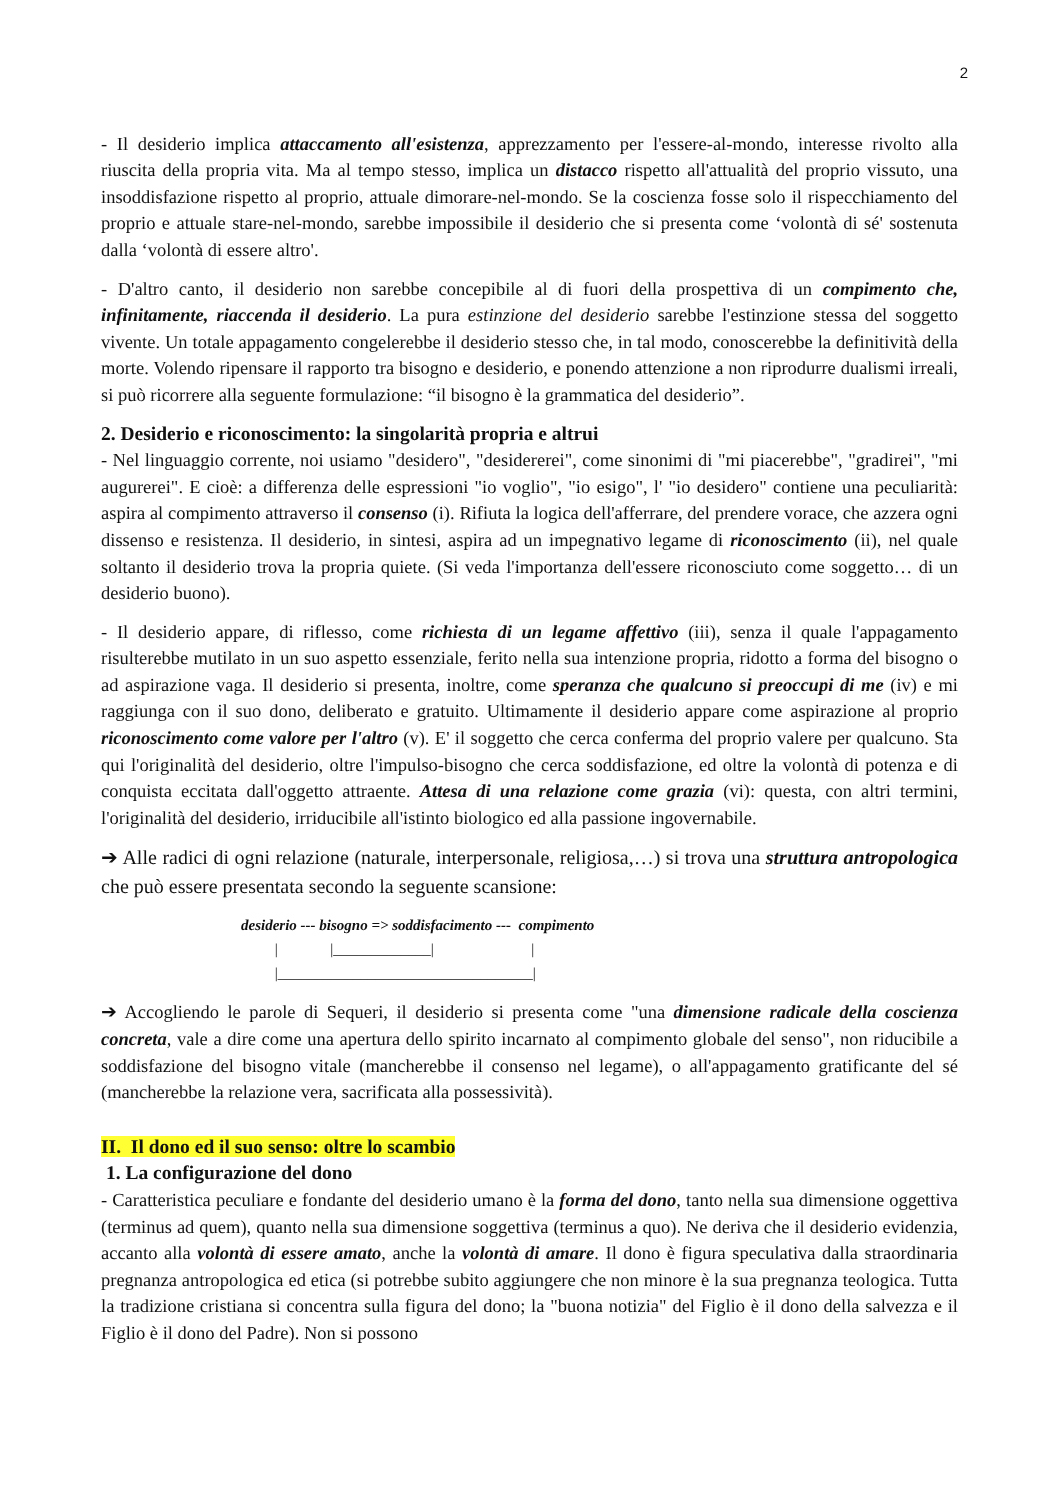2
- Il desiderio implica attaccamento all'esistenza, apprezzamento per l'essere-al-mondo, interesse rivolto alla riuscita della propria vita. Ma al tempo stesso, implica un distacco rispetto all'attualità del proprio vissuto, una insoddisfazione rispetto al proprio, attuale dimorare-nel-mondo. Se la coscienza fosse solo il rispecchiamento del proprio e attuale stare-nel-mondo, sarebbe impossibile il desiderio che si presenta come ‘volontà di sé' sostenuta dalla ‘volontà di essere altro'.
- D'altro canto, il desiderio non sarebbe concepibile al di fuori della prospettiva di un compimento che, infinitamente, riaccenda il desiderio. La pura estinzione del desiderio sarebbe l'estinzione stessa del soggetto vivente. Un totale appagamento congelerebbe il desiderio stesso che, in tal modo, conoscerebbe la definitività della morte. Volendo ripensare il rapporto tra bisogno e desiderio, e ponendo attenzione a non riprodurre dualismi irreali, si può ricorrere alla seguente formulazione: “il bisogno è la grammatica del desiderio”.
2. Desiderio e riconoscimento: la singolarità propria e altrui
- Nel linguaggio corrente, noi usiamo "desidero", "desidererei", come sinonimi di "mi piacerebbe", "gradirei", "mi augurerei". E cioè: a differenza delle espressioni "io voglio", "io esigo", l' "io desidero" contiene una peculiarità: aspira al compimento attraverso il consenso (i). Rifiuta la logica dell'afferrare, del prendere vorace, che azzera ogni dissenso e resistenza. Il desiderio, in sintesi, aspira ad un impegnativo legame di riconoscimento (ii), nel quale soltanto il desiderio trova la propria quiete. (Si veda l'importanza dell'essere riconosciuto come soggetto… di un desiderio buono).
- Il desiderio appare, di riflesso, come richiesta di un legame affettivo (iii), senza il quale l'appagamento risulterebbe mutilato in un suo aspetto essenziale, ferito nella sua intenzione propria, ridotto a forma del bisogno o ad aspirazione vaga. Il desiderio si presenta, inoltre, come speranza che qualcuno si preoccupi di me (iv) e mi raggiunga con il suo dono, deliberato e gratuito. Ultimamente il desiderio appare come aspirazione al proprio riconoscimento come valore per l'altro (v). E' il soggetto che cerca conferma del proprio valere per qualcuno. Sta qui l'originalità del desiderio, oltre l'impulso-bisogno che cerca soddisfazione, ed oltre la volontà di potenza e di conquista eccitata dall'oggetto attraente. Attesa di una relazione come grazia (vi): questa, con altri termini, l'originalità del desiderio, irriducibile all'istinto biologico ed alla passione ingovernabile.
➔ Alle radici di ogni relazione (naturale, interpersonale, religiosa,…) si trova una struttura antropologica che può essere presentata secondo la seguente scansione:
desiderio --- bisogno => soddisfacimento --- compimento | |_____________| | |__________________________________|
➔ Accogliendo le parole di Sequeri, il desiderio si presenta come "una dimensione radicale della coscienza concreta, vale a dire come una apertura dello spirito incarnato al compimento globale del senso", non riducibile a soddisfazione del bisogno vitale (mancherebbe il consenso nel legame), o all'appagamento gratificante del sé (mancherebbe la relazione vera, sacrificata alla possessività).
II. Il dono ed il suo senso: oltre lo scambio
1. La configurazione del dono
- Caratteristica peculiare e fondante del desiderio umano è la forma del dono, tanto nella sua dimensione oggettiva (terminus ad quem), quanto nella sua dimensione soggettiva (terminus a quo). Ne deriva che il desiderio evidenzia, accanto alla volontà di essere amato, anche la volontà di amare. Il dono è figura speculativa dalla straordinaria pregnanza antropologica ed etica (si potrebbe subito aggiungere che non minore è la sua pregnanza teologica. Tutta la tradizione cristiana si concentra sulla figura del dono; la "buona notizia" del Figlio è il dono della salvezza e il Figlio è il dono del Padre). Non si possono